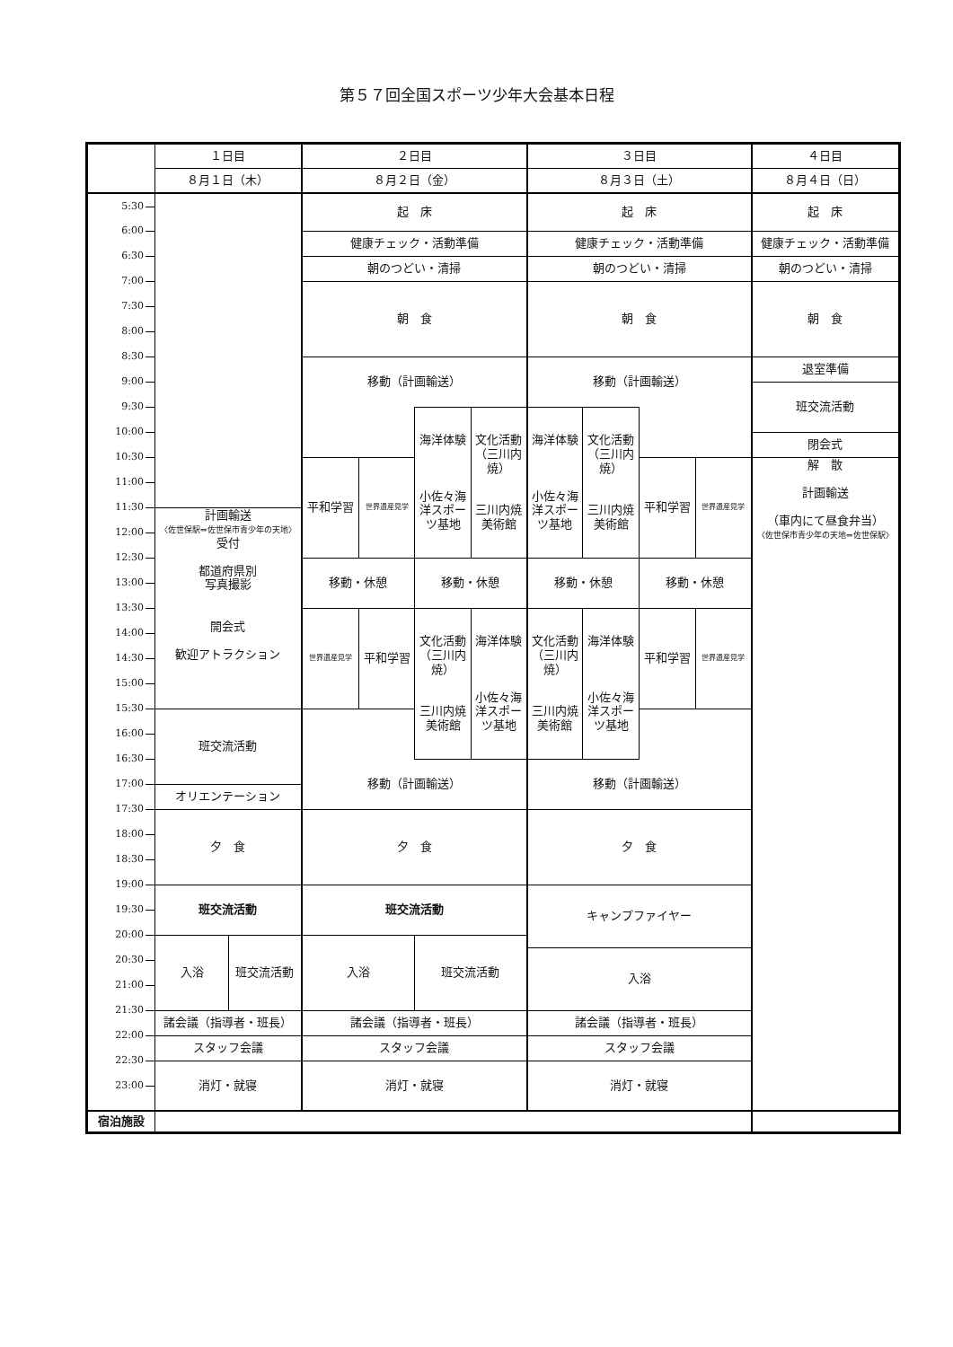第５７回全国スポーツ少年大会基本日程
| | １日目 | | ２日目 | | | | ３日目 | | | | ４日目 |
| | ８月１日（木） | | ８月２日（金） | | | | ８月３日（土） | | | | ８月４日（日） |
| 5:30 | | | 起 床 | | | | 起 床 | | | | 起 床 |
| 6:00 | | | | | | | | | | | |
| | | | 健康チェック・活動準備 | | | | 健康チェック・活動準備 | | | | 健康チェック・活動準備 |
| 6:30 | | | | | | | | | | | |
| | | | 朝のつどい・清掃 | | | | 朝のつどい・清掃 | | | | 朝のつどい・清掃 |
| 7:00 | | | | | | | | | | | |
| | | | 朝 食 | | | | 朝 食 | | | | 朝 食 |
| 7:30 | | | | | | | | | | | |
| 8:00 | | | | | | | | | | | |
| 8:30 | | | | | | | | | | | |
| | | | 移動（計画輸送） | | | | 移動（計画輸送） | | | | 退室準備 |
| 9:00 | | | | | | | | | | | |
| | | | | | | | | | | | 班交流活動 |
| 9:30 | | | | | | | | | | | |
| | | | | | 海洋体験 小佐々海洋スポーツ基地 | 文化活動（三川内焼） 三川内焼美術館 | 海洋体験 小佐々海洋スポーツ基地 | 文化活動（三川内焼） 三川内焼美術館 | | | |
| 10:00 | | | | | | | | | | | |
| | | | | | | | | | | | 閉会式 |
| 10:30 | | | | | | | | | | | |
| | | | 平和学習 | 世界遺産見学 | | | | | 平和学習 | 世界遺産見学 | 解 散 計画輸送 （車内にて昼食弁当） 〈佐世保市青少年の天地⇒佐世保駅〉 |
| 11:00 | | | | | | | | | | | |
| 11:30 | | | | | | | | | | | |
| | 計画輸送 〈佐世保駅⇒佐世保市青少年の天地〉 受付 都道府県別 写真撮影 開会式 歓迎アトラクション | | | | | | | | | | |
| 12:00 | | | | | | | | | | | |
| 12:30 | | | | | | | | | | | |
| | | | 移動・休憩 | | 移動・休憩 | | 移動・休憩 | | 移動・休憩 | | |
| 13:00 | | | | | | | | | | | |
| 13:30 | | | | | | | | | | | |
| | | | 世界遺産見学 | 平和学習 | 文化活動（三川内焼） 三川内焼美術館 | 海洋体験 小佐々海洋スポーツ基地 | 文化活動（三川内焼） 三川内焼美術館 | 海洋体験 小佐々海洋スポーツ基地 | 平和学習 | 世界遺産見学 | |
| 14:00 | | | | | | | | | | | |
| 14:30 | | | | | | | | | | | |
| 15:00 | | | | | | | | | | | |
| 15:30 | | | | | | | | | | | |
| | 班交流活動 | | | | | | | | | | |
| 16:00 | | | | | | | | | | | |
| 16:30 | | | | | | | | | | | |
| | | | 移動（計画輸送） | | | | 移動（計画輸送） | | | | |
| 17:00 | | | | | | | | | | | |
| | オリエンテーション | | | | | | | | | | |
| 17:30 | | | | | | | | | | | |
| | 夕 食 | | 夕 食 | | | | 夕 食 | | | | |
| 18:00 | | | | | | | | | | | |
| 18:30 | | | | | | | | | | | |
| 19:00 | | | | | | | | | | | |
| | 班交流活動 | | 班交流活動 | | | | キャンプファイヤー | | | | |
| 19:30 | | | | | | | | | | | |
| 20:00 | | | | | | | | | | | |
| | 入浴 | 班交流活動 | 入浴 | | 班交流活動 | | | | | | |
| 20:30 | | | | | | | 入浴 | | | | |
| 21:00 | | | | | | | | | | | |
| 21:30 | | | | | | | | | | | |
| | 諸会議（指導者・班長） | | 諸会議（指導者・班長） | | | | 諸会議（指導者・班長） | | | | |
| 22:00 | | | | | | | | | | | |
| | スタッフ会議 | | スタッフ会議 | | | | スタッフ会議 | | | | |
| 22:30 | | | | | | | | | | | |
| | 消灯・就寝 | | 消灯・就寝 | | | | 消灯・就寝 | | | | |
| 23:00 | | | | | | | | | | | |
| 宿泊施設 | | | | | | | | | | | |